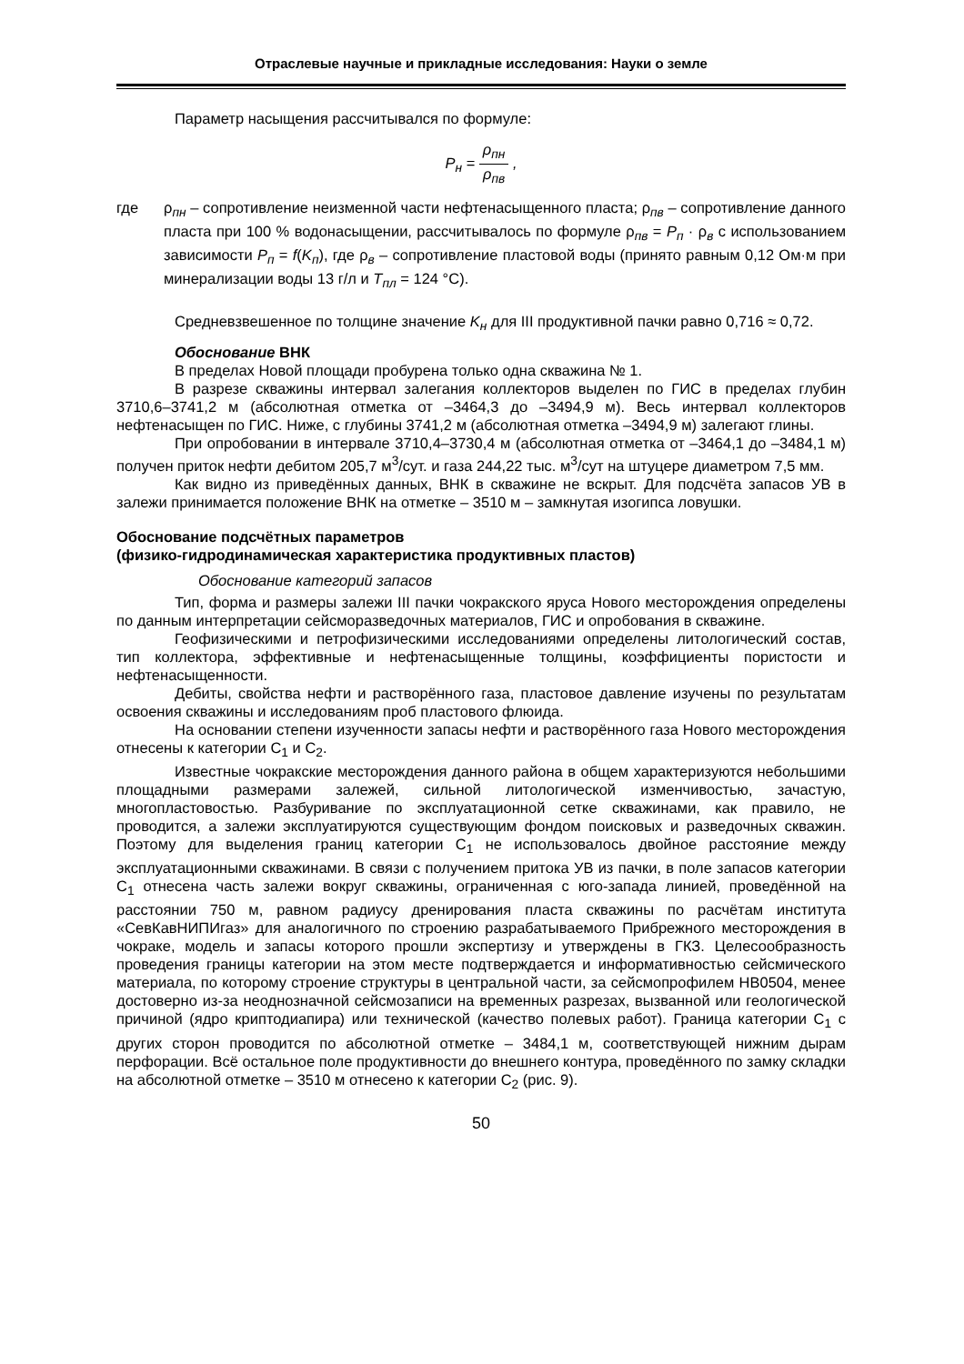Отраслевые научные и прикладные исследования: Науки о земле
Параметр насыщения рассчитывался по формуле:
P<sub>н</sub> = ρ<sub>пн</sub> ρ<sub>пв</sub> ,
где ρ<sub>пн</sub> – сопротивление неизменной части нефтенасыщенного пласта; ρ<sub>пв</sub> – сопротивление данного пласта при 100 % водонасыщении, рассчитывалось по формуле ρ<sub>пв</sub> = P<sub>п</sub> · ρ<sub>в</sub> с использованием зависимости P<sub>п</sub> = f(K<sub>п</sub>), где ρ<sub>в</sub> – сопротивление пластовой воды (принято равным 0,12 Ом·м при минерализации воды 13 г/л и T<sub>пл</sub> = 124 °С).
Средневзвешенное по толщине значение K<sub>н</sub> для III продуктивной пачки равно 0,716 ≈ 0,72.
Обоснование ВНК
В пределах Новой площади пробурена только одна скважина № 1.
В разрезе скважины интервал залегания коллекторов выделен по ГИС в пределах глубин 3710,6–3741,2 м (абсолютная отметка от –3464,3 до –3494,9 м). Весь интервал коллекторов нефтенасыщен по ГИС. Ниже, с глубины 3741,2 м (абсолютная отметка –3494,9 м) залегают глины.
При опробовании в интервале 3710,4–3730,4 м (абсолютная отметка от –3464,1 до –3484,1 м) получен приток нефти дебитом 205,7 м<sup>3</sup>/сут. и газа 244,22 тыс. м<sup>3</sup>/сут на штуцере диаметром 7,5 мм.
Как видно из приведённых данных, ВНК в скважине не вскрыт. Для подсчёта запасов УВ в залежи принимается положение ВНК на отметке – 3510 м – замкнутая изогипса ловушки.
Обоснование подсчётных параметров
(физико-гидродинамическая характеристика продуктивных пластов)
Обоснование категорий запасов
Тип, форма и размеры залежи III пачки чокракского яруса Нового месторождения определены по данным интерпретации сейсморазведочных материалов, ГИС и опробования в скважине.
Геофизическими и петрофизическими исследованиями определены литологический состав, тип коллектора, эффективные и нефтенасыщенные толщины, коэффициенты пористости и нефтенасыщенности.
Дебиты, свойства нефти и растворённого газа, пластовое давление изучены по результатам освоения скважины и исследованиям проб пластового флюида.
На основании степени изученности запасы нефти и растворённого газа Нового месторождения отнесены к категории C<sub>1</sub> и C<sub>2</sub>.
Известные чокракские месторождения данного района в общем характеризуются небольшими площадными размерами залежей, сильной литологической изменчивостью, зачастую, многопластовостью. Разбуривание по эксплуатационной сетке скважинами, как правило, не проводится, а залежи эксплуатируются существующим фондом поисковых и разведочных скважин. Поэтому для выделения границ категории C<sub>1</sub> не использовалось двойное расстояние между эксплуатационными скважинами. В связи с получением притока УВ из пачки, в поле запасов категории C<sub>1</sub> отнесена часть залежи вокруг скважины, ограниченная с юго-запада линией, проведённой на расстоянии 750 м, равном радиусу дренирования пласта скважины по расчётам института «СевКавНИПИгаз» для аналогичного по строению разрабатываемого Прибрежного месторождения в чокраке, модель и запасы которого прошли экспертизу и утверждены в ГКЗ. Целесообразность проведения границы категории на этом месте подтверждается и информативностью сейсмического материала, по которому строение структуры в центральной части, за сейсмопрофилем НВ0504, менее достоверно из-за неоднозначной сейсмозаписи на временных разрезах, вызванной или геологической причиной (ядро криптодиапира) или технической (качество полевых работ). Граница категории C<sub>1</sub> с других сторон проводится по абсолютной отметке – 3484,1 м, соответствующей нижним дырам перфорации. Всё остальное поле продуктивности до внешнего контура, проведённого по замку складки на абсолютной отметке – 3510 м отнесено к категории C<sub>2</sub> (рис. 9).
50